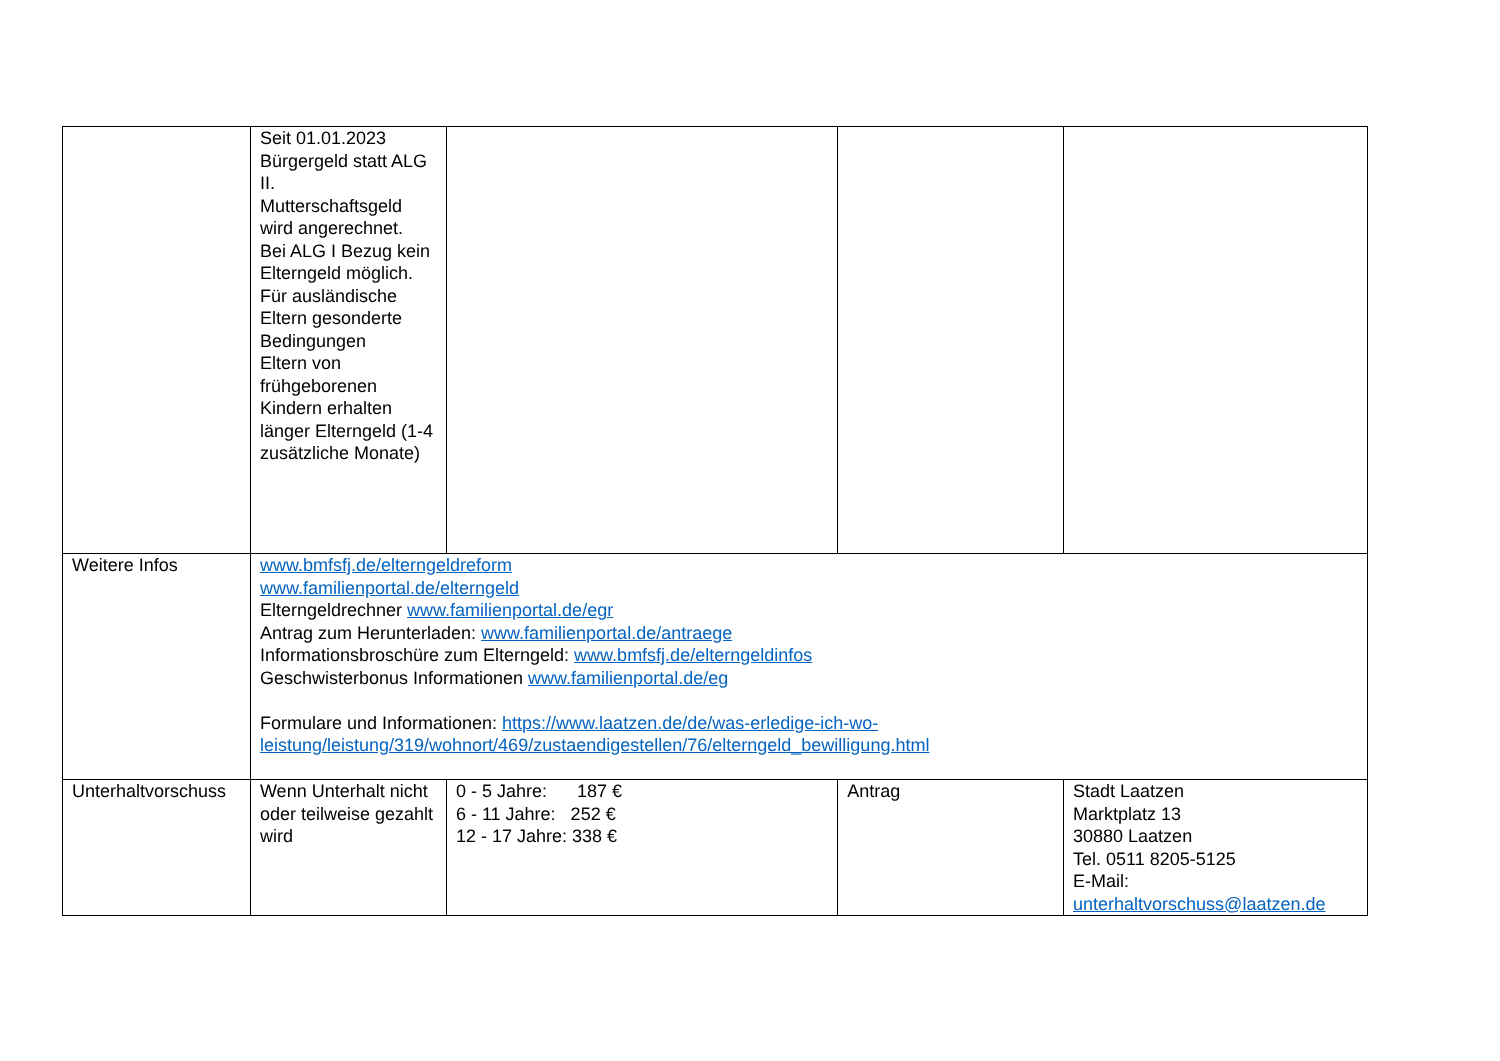| | Seit 01.01.2023 Bürgergeld statt ALG II. Mutterschaftsgeld wird angerechnet. Bei ALG I Bezug kein Elterngeld möglich. Für ausländische Eltern gesonderte Bedingungen Eltern von frühgeborenen Kindern erhalten länger Elterngeld (1-4 zusätzliche Monate) | | | |
| Weitere Infos | www.bmfsfj.de/elterngeldreform www.familienportal.de/elterngeld Elterngeldrechner www.familienportal.de/egr Antrag zum Herunterladen: www.familienportal.de/antraege Informationsbroschüre zum Elterngeld: www.bmfsfj.de/elterngeldinfos Geschwisterbonus Informationen www.familienportal.de/eg Formulare und Informationen: https://www.laatzen.de/de/was-erledige-ich-wo-leistung/leistung/319/wohnort/469/zustaendigestellen/76/elterngeld_bewilligung.html | | | |
| Unterhaltvorschuss | Wenn Unterhalt nicht oder teilweise gezahlt wird | 0 - 5 Jahre: 187 € 6 - 11 Jahre: 252 € 12 - 17 Jahre: 338 € | Antrag | Stadt Laatzen Marktplatz 13 30880 Laatzen Tel. 0511 8205-5125 E-Mail: unterhaltvorschuss@laatzen.de |